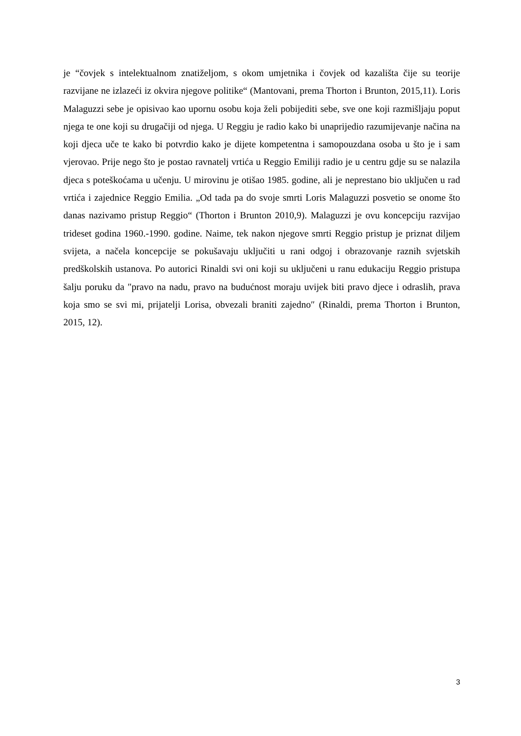je “čovjek s intelektualnom znatiželjom, s okom umjetnika i čovjek od kazališta čije su teorije razvijane ne izlazeći iz okvira njegove politike“ (Mantovani, prema Thorton i Brunton, 2015,11). Loris Malaguzzi sebe je opisivao kao upornu osobu koja želi pobijediti sebe, sve one koji razmišljaju poput njega te one koji su drugačiji od njega. U Reggiu je radio kako bi unaprijedio razumijevanje načina na koji djeca uče te kako bi potvrdio kako je dijete kompetentna i samopouzdana osoba u što je i sam vjerovao. Prije nego što je postao ravnatelj vrtića u Reggio Emiliji radio je u centru gdje su se nalazila djeca s poteškoćama u učenju. U mirovinu je otišao 1985. godine, ali je neprestano bio uključen u rad vrtića i zajednice Reggio Emilia. „Od tada pa do svoje smrti Loris Malaguzzi posvetio se onome što danas nazivamo pristup Reggio“ (Thorton i Brunton 2010,9). Malaguzzi je ovu koncepciju razvijao trideset godina 1960.-1990. godine. Naime, tek nakon njegove smrti Reggio pristup je priznat diljem svijeta, a načela koncepcije se pokušavaju uključiti u rani odgoj i obrazovanje raznih svjetskih predškolskih ustanova. Po autorici Rinaldi svi oni koji su uključeni u ranu edukaciju Reggio pristupa šalju poruku da ″pravo na nadu, pravo na budućnost moraju uvijek biti pravo djece i odraslih, prava koja smo se svi mi, prijatelji Lorisa, obvezali braniti zajedno″ (Rinaldi, prema Thorton i Brunton, 2015, 12).
3